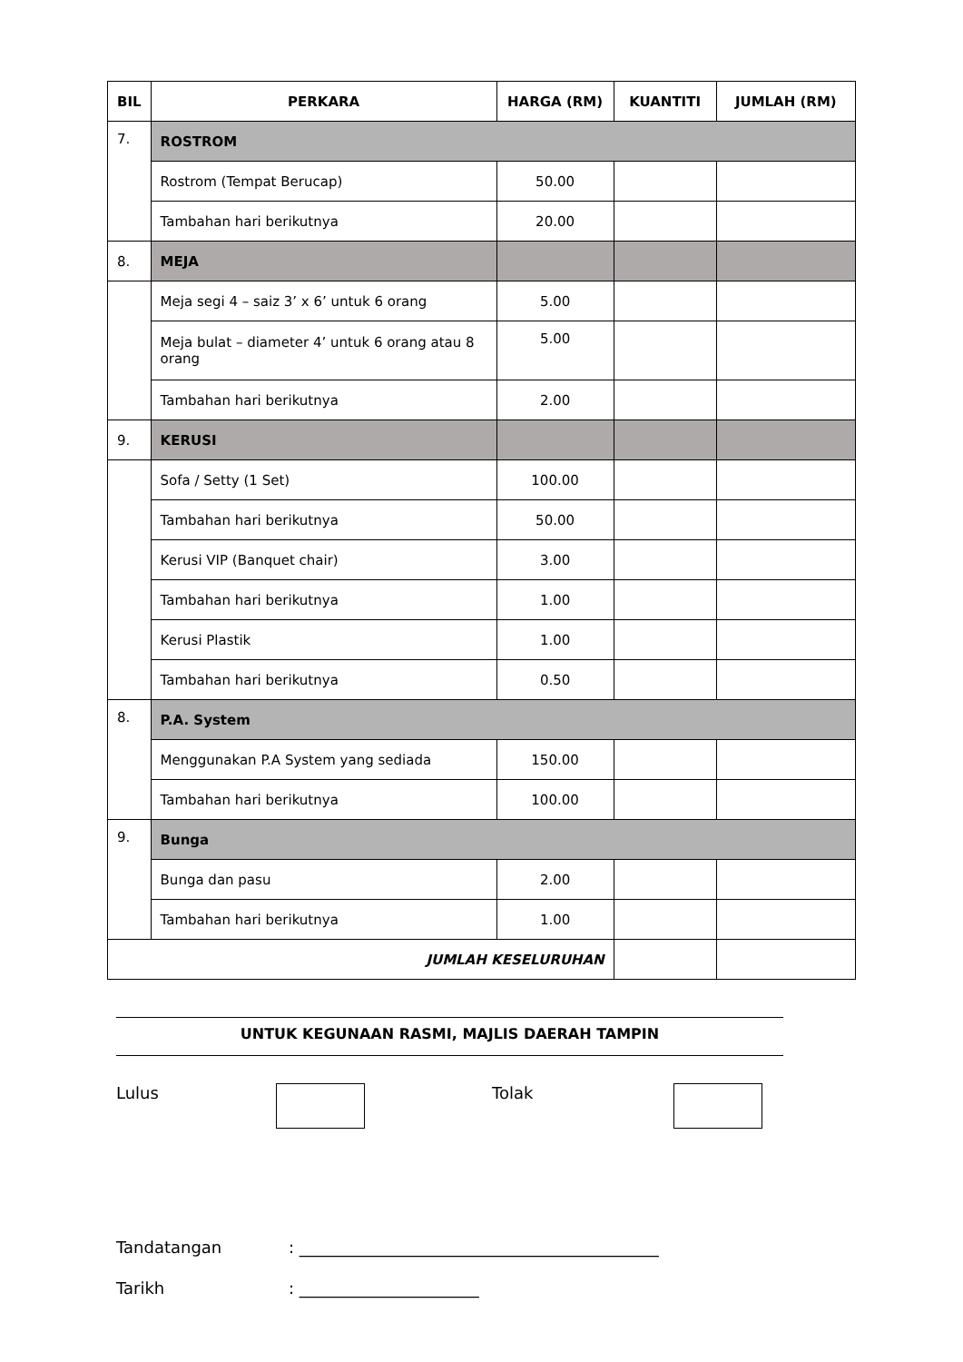| BIL | PERKARA | HARGA (RM) | KUANTITI | JUMLAH (RM) |
| --- | --- | --- | --- | --- |
| 7. | ROSTROM | | | |
| | Rostrom (Tempat Berucap) | 50.00 | | |
| | Tambahan hari berikutnya | 20.00 | | |
| 8. | MEJA | | | |
| | Meja segi 4 – saiz 3’ x 6’ untuk 6 orang | 5.00 | | |
| | Meja bulat – diameter 4’ untuk 6 orang atau 8 orang | 5.00 | | |
| | Tambahan hari berikutnya | 2.00 | | |
| 9. | KERUSI | | | |
| | Sofa / Setty (1 Set) | 100.00 | | |
| | Tambahan hari berikutnya | 50.00 | | |
| | Kerusi VIP (Banquet chair) | 3.00 | | |
| | Tambahan hari berikutnya | 1.00 | | |
| | Kerusi Plastik | 1.00 | | |
| | Tambahan hari berikutnya | 0.50 | | |
| 8. | P.A. System | | | |
| | Menggunakan P.A System yang sediada | 150.00 | | |
| | Tambahan hari berikutnya | 100.00 | | |
| 9. | Bunga | | | |
| | Bunga dan pasu | 2.00 | | |
| | Tambahan hari berikutnya | 1.00 | | |
| JUMLAH KESELURUHAN | | | | |
UNTUK KEGUNAAN RASMI, MAJLIS DAERAH TAMPIN
Lulus Tolak
Tandatangan: ____________________________________________
Tarikh: ______________________